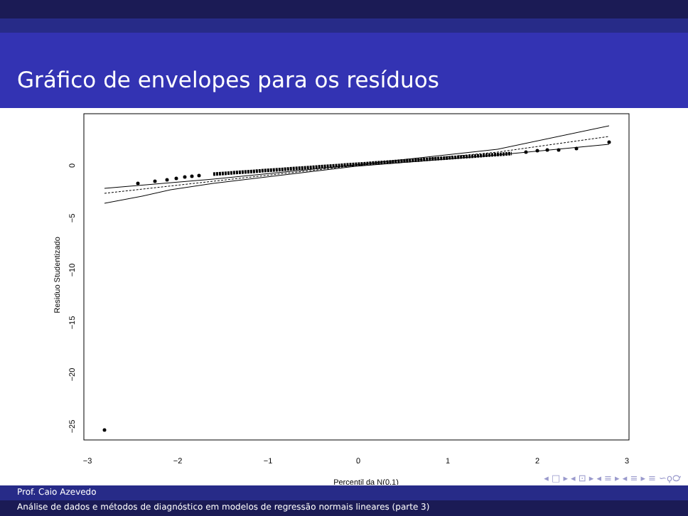Gráfico de envelopes para os resíduos
−3
−2
−1
0
1
2
3
Percentil da N(0,1)
0
−5
−10
−15
−20
−25
Residuo Studentizado
◂ □ ▸ ◂ ⊡ ▸ ◂ ≡ ▸ ◂ ≡ ▸ ≡ ∽ϙ℺
Prof. Caio Azevedo
Análise de dados e métodos de diagnóstico em modelos de regressão normais lineares (parte 3)